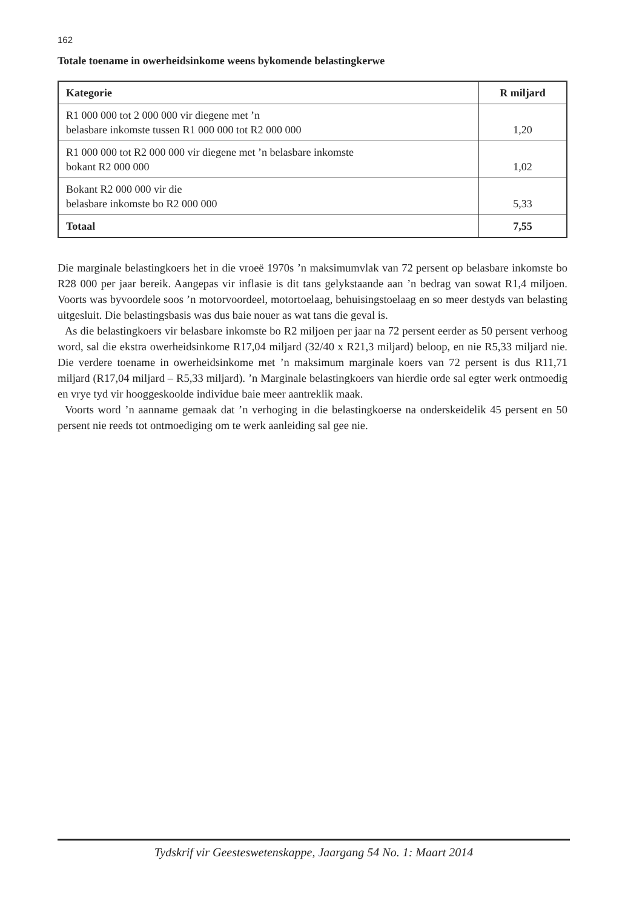162
Totale toename in owerheidsinkome weens bykomende belastingkerwe
| Kategorie | R miljard |
| --- | --- |
| R1 000 000 tot 2 000 000 vir diegene met ’n belasbare inkomste tussen R1 000 000 tot R2 000 000 | 1,20 |
| R1 000 000 tot R2 000 000 vir diegene met ’n belasbare inkomste bokant R2 000 000 | 1,02 |
| Bokant R2 000 000 vir die belasbare inkomste bo R2 000 000 | 5,33 |
| Totaal | 7,55 |
Die marginale belastingkoers het in die vroeë 1970s ’n maksimumvlak van 72 persent op belasbare inkomste bo R28 000 per jaar bereik. Aangepas vir inflasie is dit tans gelykstaande aan ’n bedrag van sowat R1,4 miljoen. Voorts was byvoordele soos ’n motorvoordeel, motortoelaag, behuisingstoelaag en so meer destyds van belasting uitgesluit. Die belastingsbasis was dus baie nouer as wat tans die geval is.
As die belastingkoers vir belasbare inkomste bo R2 miljoen per jaar na 72 persent eerder as 50 persent verhoog word, sal die ekstra owerheidsinkome R17,04 miljard (32/40 x R21,3 miljard) beloop, en nie R5,33 miljard nie. Die verdere toename in owerheidsinkome met ’n maksimum marginale koers van 72 persent is dus R11,71 miljard (R17,04 miljard – R5,33 miljard). ’n Marginale belastingkoers van hierdie orde sal egter werk ontmoedig en vrye tyd vir hooggeskoolde individue baie meer aantreklik maak.
Voorts word ’n aanname gemaak dat ’n verhoging in die belastingkoerse na onderskeidelik 45 persent en 50 persent nie reeds tot ontmoediging om te werk aanleiding sal gee nie.
Tydskrif vir Geesteswetenskappe, Jaargang 54 No. 1: Maart 2014